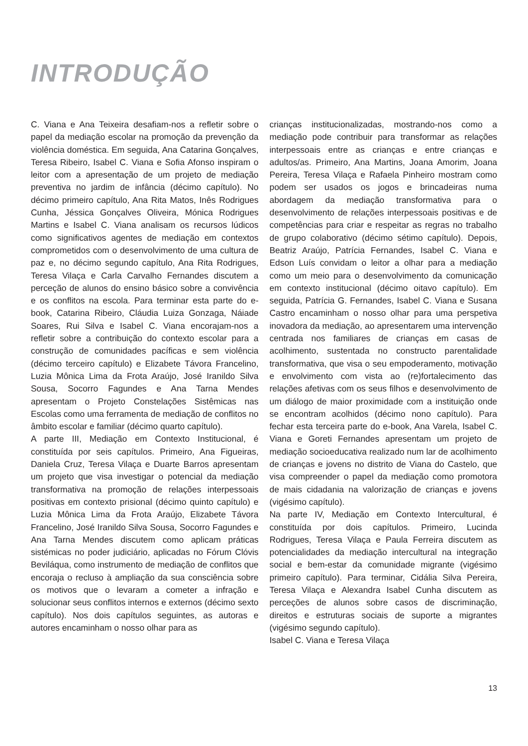INTRODUÇÃO
C. Viana e Ana Teixeira desafiam-nos a refletir sobre o papel da mediação escolar na promoção da prevenção da violência doméstica. Em seguida, Ana Catarina Gonçalves, Teresa Ribeiro, Isabel C. Viana e Sofia Afonso inspiram o leitor com a apresentação de um projeto de mediação preventiva no jardim de infância (décimo capítulo). No décimo primeiro capítulo, Ana Rita Matos, Inês Rodrigues Cunha, Jéssica Gonçalves Oliveira, Mónica Rodrigues Martins e Isabel C. Viana analisam os recursos lúdicos como significativos agentes de mediação em contextos comprometidos com o desenvolvimento de uma cultura de paz e, no décimo segundo capítulo, Ana Rita Rodrigues, Teresa Vilaça e Carla Carvalho Fernandes discutem a perceção de alunos do ensino básico sobre a convivência e os conflitos na escola. Para terminar esta parte do e-book, Catarina Ribeiro, Cláudia Luiza Gonzaga, Náiade Soares, Rui Silva e Isabel C. Viana encorajam-nos a refletir sobre a contribuição do contexto escolar para a construção de comunidades pacíficas e sem violência (décimo terceiro capítulo) e Elizabete Távora Francelino, Luzia Mônica Lima da Frota Araújo, José Iranildo Silva Sousa, Socorro Fagundes e Ana Tarna Mendes apresentam o Projeto Constelações Sistêmicas nas Escolas como uma ferramenta de mediação de conflitos no âmbito escolar e familiar (décimo quarto capítulo).
A parte III, Mediação em Contexto Institucional, é constituída por seis capítulos. Primeiro, Ana Figueiras, Daniela Cruz, Teresa Vilaça e Duarte Barros apresentam um projeto que visa investigar o potencial da mediação transformativa na promoção de relações interpessoais positivas em contexto prisional (décimo quinto capítulo) e Luzia Mônica Lima da Frota Araújo, Elizabete Távora Francelino, José Iranildo Silva Sousa, Socorro Fagundes e Ana Tarna Mendes discutem como aplicam práticas sistémicas no poder judiciário, aplicadas no Fórum Clóvis Beviláqua, como instrumento de mediação de conflitos que encoraja o recluso à ampliação da sua consciência sobre os motivos que o levaram a cometer a infração e solucionar seus conflitos internos e externos (décimo sexto capítulo). Nos dois capítulos seguintes, as autoras e autores encaminham o nosso olhar para as
crianças institucionalizadas, mostrando-nos como a mediação pode contribuir para transformar as relações interpessoais entre as crianças e entre crianças e adultos/as. Primeiro, Ana Martins, Joana Amorim, Joana Pereira, Teresa Vilaça e Rafaela Pinheiro mostram como podem ser usados os jogos e brincadeiras numa abordagem da mediação transformativa para o desenvolvimento de relações interpessoais positivas e de competências para criar e respeitar as regras no trabalho de grupo colaborativo (décimo sétimo capítulo). Depois, Beatriz Araújo, Patrícia Fernandes, Isabel C. Viana e Edson Luís convidam o leitor a olhar para a mediação como um meio para o desenvolvimento da comunicação em contexto institucional (décimo oitavo capítulo). Em seguida, Patrícia G. Fernandes, Isabel C. Viana e Susana Castro encaminham o nosso olhar para uma perspetiva inovadora da mediação, ao apresentarem uma intervenção centrada nos familiares de crianças em casas de acolhimento, sustentada no constructo parentalidade transformativa, que visa o seu empoderamento, motivação e envolvimento com vista ao (re)fortalecimento das relações afetivas com os seus filhos e desenvolvimento de um diálogo de maior proximidade com a instituição onde se encontram acolhidos (décimo nono capítulo). Para fechar esta terceira parte do e-book, Ana Varela, Isabel C. Viana e Goreti Fernandes apresentam um projeto de mediação socioeducativa realizado num lar de acolhimento de crianças e jovens no distrito de Viana do Castelo, que visa compreender o papel da mediação como promotora de mais cidadania na valorização de crianças e jovens (vigésimo capítulo).
Na parte IV, Mediação em Contexto Intercultural, é constituída por dois capítulos. Primeiro, Lucinda Rodrigues, Teresa Vilaça e Paula Ferreira discutem as potencialidades da mediação intercultural na integração social e bem-estar da comunidade migrante (vigésimo primeiro capítulo). Para terminar, Cidália Silva Pereira, Teresa Vilaça e Alexandra Isabel Cunha discutem as perceções de alunos sobre casos de discriminação, direitos e estruturas sociais de suporte a migrantes (vigésimo segundo capítulo).
Isabel C. Viana e Teresa Vilaça
13